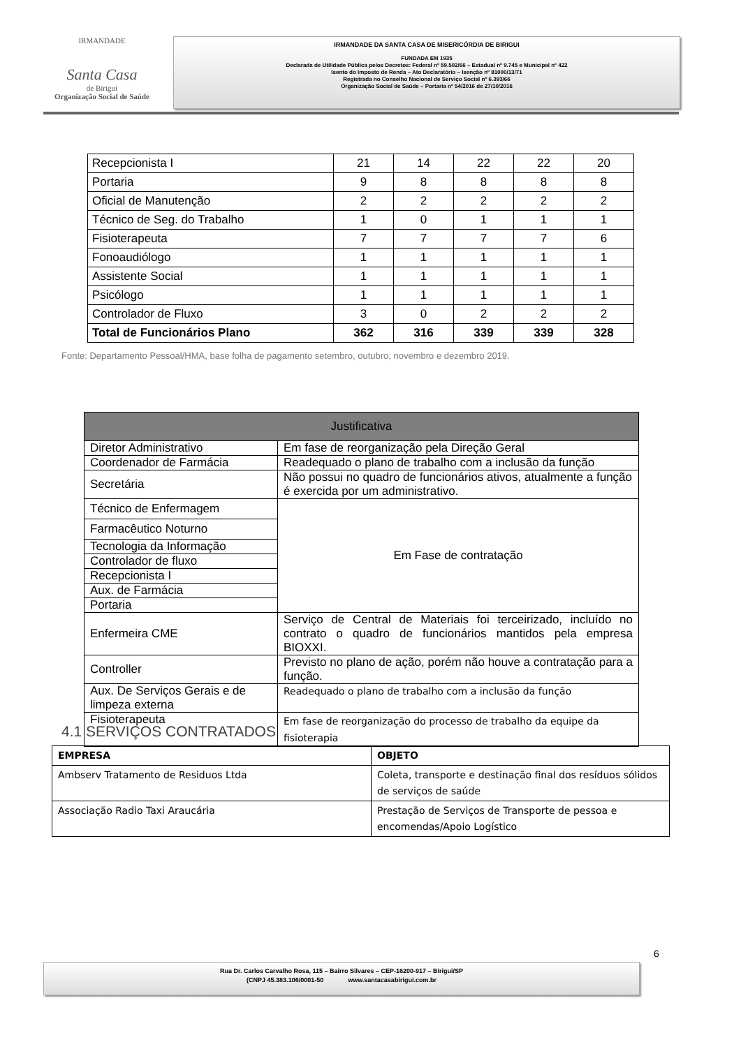IRMANDADE
Santa Casa
de Birigui
Organização Social de Saúde
IRMANDADE DA SANTA CASA DE MISERICÓRDIA DE BIRIGUI
FUNDADA EM 1935
Declarada de Utilidade Pública pelos Decretos: Federal nº 59.502/66 – Estadual nº 9.745 e Municipal nº 422
Isento do Imposto de Renda – Ato Declaratório – Isenção nº 81000/13/71
Registrada no Conselho Nacional de Serviço Social nº 6.393/66
Organização Social de Saúde – Portaria nº 54/2016 de 27/10/2016
| Recepcionista I | 21 | 14 | 22 | 22 | 20 |
| Portaria | 9 | 8 | 8 | 8 | 8 |
| Oficial de Manutenção | 2 | 2 | 2 | 2 | 2 |
| Técnico de Seg. do Trabalho | 1 | 0 | 1 | 1 | 1 |
| Fisioterapeuta | 7 | 7 | 7 | 7 | 6 |
| Fonoaudiólogo | 1 | 1 | 1 | 1 | 1 |
| Assistente Social | 1 | 1 | 1 | 1 | 1 |
| Psicólogo | 1 | 1 | 1 | 1 | 1 |
| Controlador de Fluxo | 3 | 0 | 2 | 2 | 2 |
| Total de Funcionários Plano | 362 | 316 | 339 | 339 | 328 |
Fonte: Departamento Pessoal/HMA, base folha de pagamento setembro, outubro, novembro e dezembro 2019.
| Justificativa | |
| --- | --- |
| Diretor Administrativo | Em fase de reorganização pela Direção Geral |
| Coordenador de Farmácia | Readequado o plano de trabalho com a inclusão da função |
| Secretária | Não possui no quadro de funcionários ativos, atualmente a função é exercida por um administrativo. |
| Técnico de Enfermagem | Em Fase de contratação |
| Farmacêutico Noturno | |
| Tecnologia da Informação | |
| Controlador de fluxo | |
| Recepcionista I | |
| Aux. de Farmácia | |
| Portaria | |
| Enfermeira CME | Serviço de Central de Materiais foi terceirizado, incluído no contrato o quadro de funcionários mantidos pela empresa BIOXXI. |
| Controller | Previsto no plano de ação, porém não houve a contratação para a função. |
| Aux. De Serviços Gerais e de limpeza externa | Readequado o plano de trabalho com a inclusão da função |
| Fisioterapeuta | Em fase de reorganização do processo de trabalho da equipe da fisioterapia |
4.1 SERVIÇOS CONTRATADOS
| EMPRESA | OBJETO |
| --- | --- |
| Ambserv Tratamento de Residuos Ltda | Coleta, transporte e destinação final dos resíduos sólidos de serviços de saúde |
| Associação Radio Taxi Araucária | Prestação de Serviços de Transporte de pessoa e encomendas/Apoio Logístico |
6
Rua Dr. Carlos Carvalho Rosa, 115 – Bairro Silvares – CEP-16200-917 – Birigui/SP
(CNPJ 45.383.106/0001-50 www.santacasabirigui.com.br